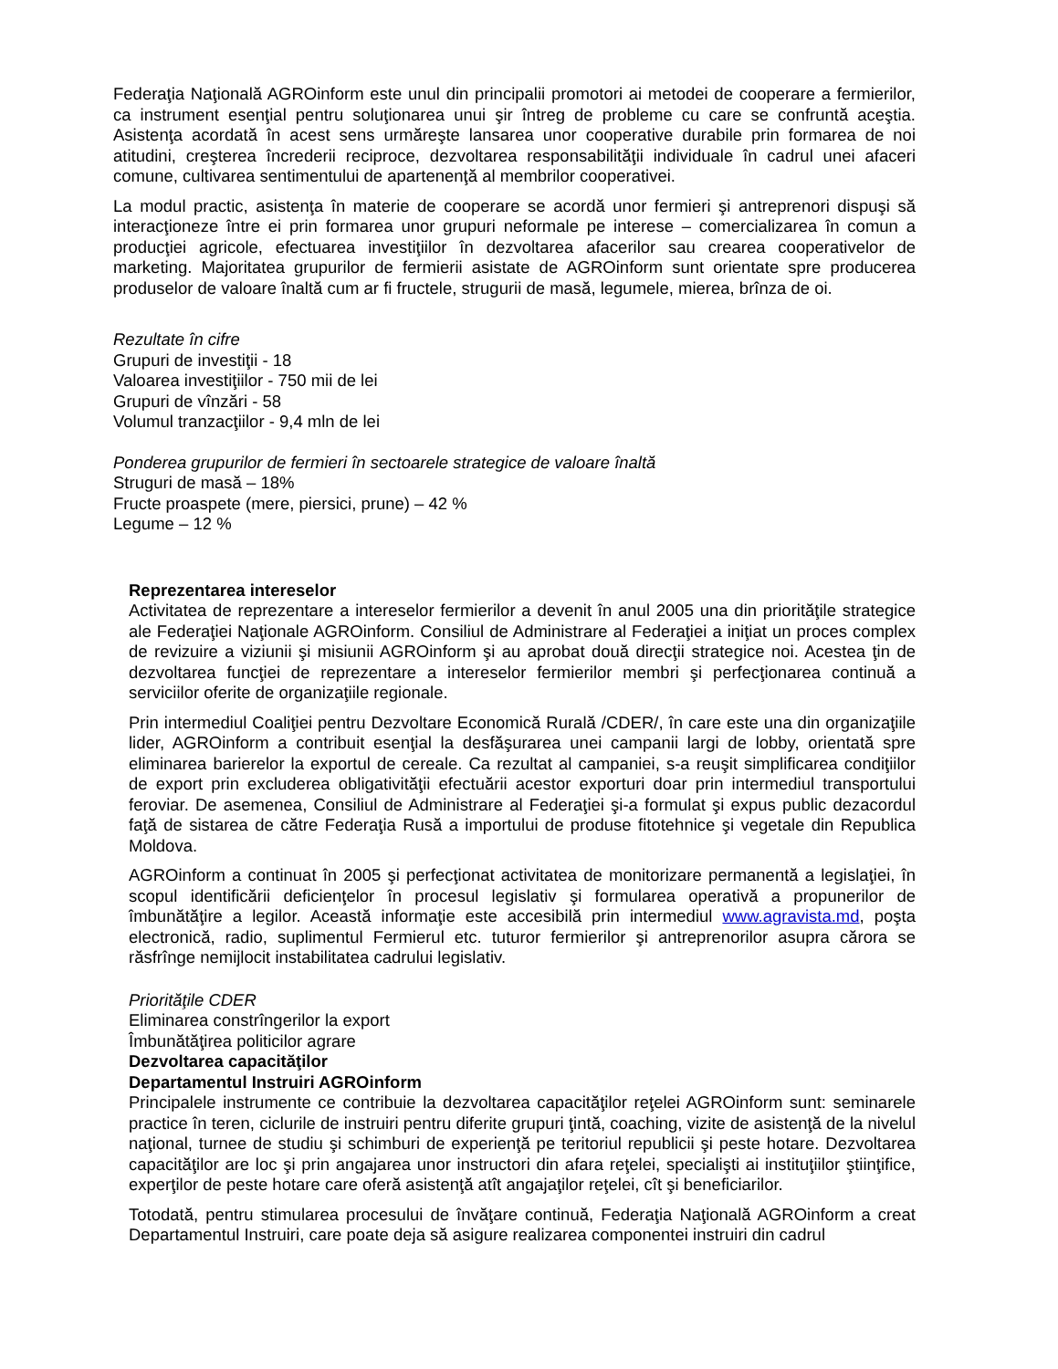Federaţia Naţională AGROinform este unul din principalii promotori ai metodei de cooperare a fermierilor, ca instrument esenţial pentru soluţionarea unui şir întreg de probleme cu care se confruntă aceştia. Asistenţa acordată în acest sens urmăreşte lansarea unor cooperative durabile prin formarea de noi atitudini, creşterea încrederii reciproce, dezvoltarea responsabilităţii individuale în cadrul unei afaceri comune, cultivarea sentimentului de apartenenţă al membrilor cooperativei.
La modul practic, asistenţa în materie de cooperare se acordă unor fermieri şi antreprenori dispuşi să interacţioneze între ei prin formarea unor grupuri neformale pe interese – comercializarea în comun a producţiei agricole, efectuarea investiţiilor în dezvoltarea afacerilor sau crearea cooperativelor de marketing. Majoritatea grupurilor de fermierii asistate de AGROinform sunt orientate spre producerea produselor de valoare înaltă cum ar fi fructele, strugurii de masă, legumele, mierea, brînza de oi.
Rezultate în cifre
Grupuri de investiţii - 18
Valoarea investiţiilor - 750 mii de lei
Grupuri de vînzări - 58
Volumul tranzacţiilor - 9,4 mln de lei
Ponderea grupurilor de fermieri în sectoarele strategice de valoare înaltă
Struguri de masă – 18%
Fructe proaspete (mere, piersici, prune) – 42 %
Legume – 12 %
Reprezentarea intereselor
Activitatea de reprezentare a intereselor fermierilor a devenit în anul 2005 una din priorităţile strategice ale Federaţiei Naţionale AGROinform. Consiliul de Administrare al Federaţiei a iniţiat un proces complex de revizuire a viziunii şi misiunii AGROinform şi au aprobat două direcţii strategice noi. Acestea ţin de dezvoltarea funcţiei de reprezentare a intereselor fermierilor membri şi perfecţionarea continuă a serviciilor oferite de organizaţiile regionale.
Prin intermediul Coaliţiei pentru Dezvoltare Economică Rurală /CDER/, în care este una din organizaţiile lider, AGROinform a contribuit esenţial la desfăşurarea unei campanii largi de lobby, orientată spre eliminarea barierelor la exportul de cereale. Ca rezultat al campaniei, s-a reuşit simplificarea condiţiilor de export prin excluderea obligativităţii efectuării acestor exporturi doar prin intermediul transportului feroviar. De asemenea, Consiliul de Administrare al Federaţiei şi-a formulat şi expus public dezacordul faţă de sistarea de către Federaţia Rusă a importului de produse fitotehnice şi vegetale din Republica Moldova.
AGROinform a continuat în 2005 şi perfecţionat activitatea de monitorizare permanentă a legislaţiei, în scopul identificării deficienţelor în procesul legislativ şi formularea operativă a propunerilor de îmbunătăţire a legilor. Această informaţie este accesibilă prin intermediul www.agravista.md, poşta electronică, radio, suplimentul Fermierul etc. tuturor fermierilor şi antreprenorilor asupra cărora se răsfrînge nemijlocit instabilitatea cadrului legislativ.
Priorităţile CDER
Eliminarea constrîngerilor la export
Îmbunătăţirea politicilor agrare
Dezvoltarea capacităţilor
Departamentul Instruiri AGROinform
Principalele instrumente ce contribuie la dezvoltarea capacităţilor reţelei AGROinform sunt: seminarele practice în teren, ciclurile de instruiri pentru diferite grupuri ţintă, coaching, vizite de asistenţă de la nivelul naţional, turnee de studiu şi schimburi de experienţă pe teritoriul republicii şi peste hotare. Dezvoltarea capacităţilor are loc şi prin angajarea unor instructori din afara reţelei, specialişti ai instituţiilor ştiinţifice, experţilor de peste hotare care oferă asistenţă atît angajaţilor reţelei, cît şi beneficiarilor.
Totodată, pentru stimularea procesului de învăţare continuă, Federaţia Naţională AGROinform a creat Departamentul Instruiri, care poate deja să asigure realizarea componentei instruiri din cadrul